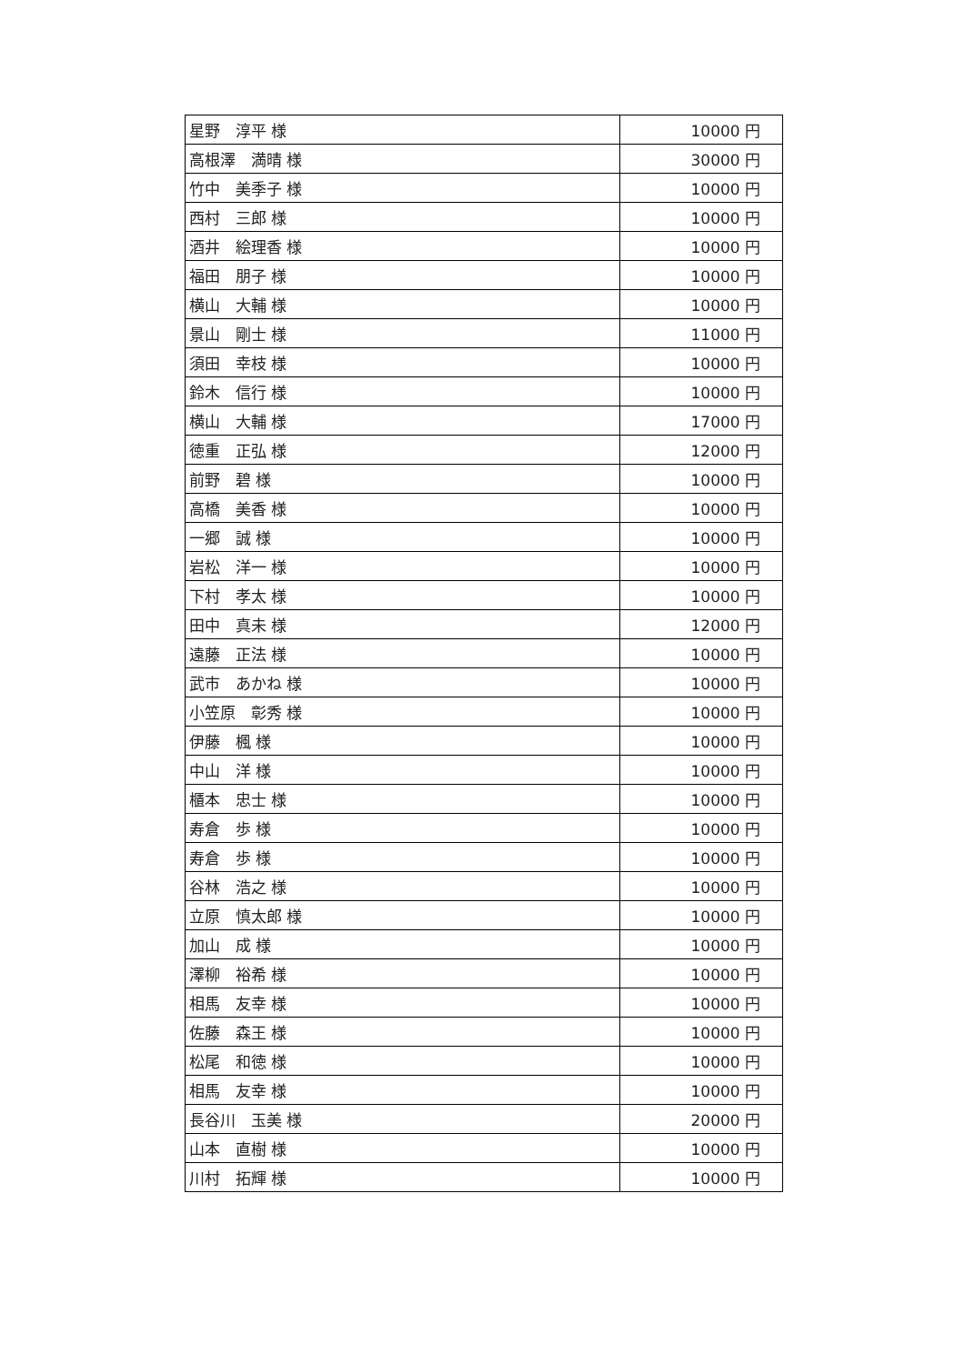| 星野 淳平 様 | 10000 円 |
| 高根澤 満晴 様 | 30000 円 |
| 竹中 美季子 様 | 10000 円 |
| 西村 三郎 様 | 10000 円 |
| 酒井 絵理香 様 | 10000 円 |
| 福田 朋子 様 | 10000 円 |
| 横山 大輔 様 | 10000 円 |
| 景山 剛士 様 | 11000 円 |
| 須田 幸枝 様 | 10000 円 |
| 鈴木 信行 様 | 10000 円 |
| 横山 大輔 様 | 17000 円 |
| 徳重 正弘 様 | 12000 円 |
| 前野 碧 様 | 10000 円 |
| 高橋 美香 様 | 10000 円 |
| 一郷 誠 様 | 10000 円 |
| 岩松 洋一 様 | 10000 円 |
| 下村 孝太 様 | 10000 円 |
| 田中 真未 様 | 12000 円 |
| 遠藤 正法 様 | 10000 円 |
| 武市 あかね 様 | 10000 円 |
| 小笠原 彰秀 様 | 10000 円 |
| 伊藤 楓 様 | 10000 円 |
| 中山 洋 様 | 10000 円 |
| 櫃本 忠士 様 | 10000 円 |
| 寿倉 歩 様 | 10000 円 |
| 寿倉 歩 様 | 10000 円 |
| 谷林 浩之 様 | 10000 円 |
| 立原 慎太郎 様 | 10000 円 |
| 加山 成 様 | 10000 円 |
| 澤柳 裕希 様 | 10000 円 |
| 相馬 友幸 様 | 10000 円 |
| 佐藤 森王 様 | 10000 円 |
| 松尾 和徳 様 | 10000 円 |
| 相馬 友幸 様 | 10000 円 |
| 長谷川 玉美 様 | 20000 円 |
| 山本 直樹 様 | 10000 円 |
| 川村 拓輝 様 | 10000 円 |